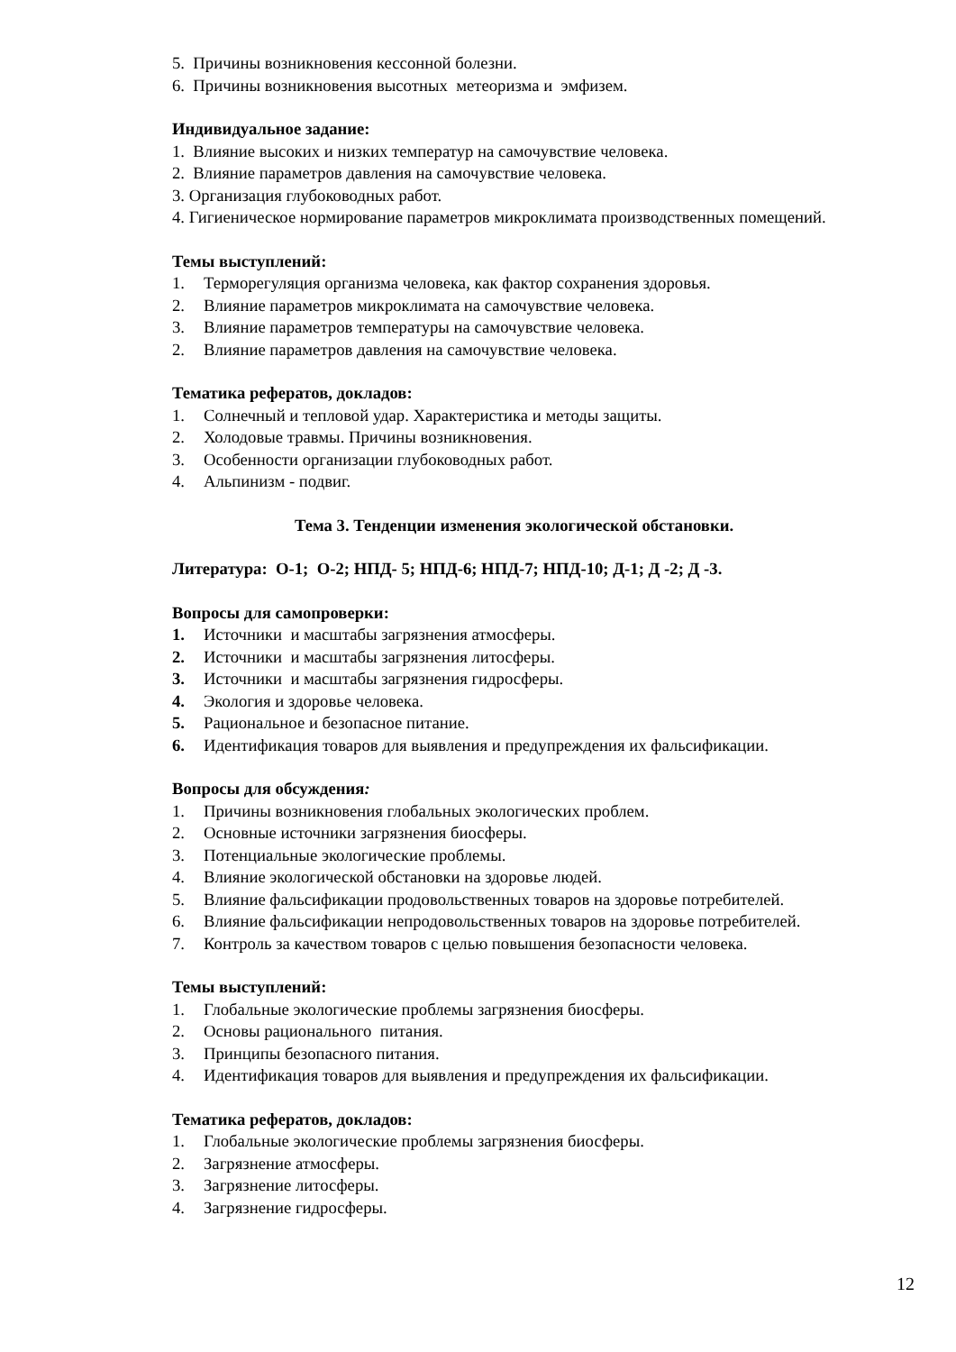5. Причины возникновения кессонной болезни.
6. Причины возникновения высотных метеоризма и эмфизем.
Индивидуальное задание:
1. Влияние высоких и низких температур на самочувствие человека.
2. Влияние параметров давления на самочувствие человека.
3. Организация глубоководных работ.
4. Гигиеническое нормирование параметров микроклимата производственных помещений.
Темы выступлений:
1. Терморегуляция организма человека, как фактор сохранения здоровья.
2. Влияние параметров микроклимата на самочувствие человека.
3. Влияние параметров температуры на самочувствие человека.
2. Влияние параметров давления на самочувствие человека.
Тематика рефератов, докладов:
1. Солнечный и тепловой удар. Характеристика и методы защиты.
2. Холодовые травмы. Причины возникновения.
3. Особенности организации глубоководных работ.
4. Альпинизм - подвиг.
Тема 3. Тенденции изменения экологической обстановки.
Литература: О-1; О-2; НПД- 5; НПД-6; НПД-7; НПД-10; Д-1; Д -2; Д -3.
Вопросы для самопроверки:
1. Источники и масштабы загрязнения атмосферы.
2. Источники и масштабы загрязнения литосферы.
3. Источники и масштабы загрязнения гидросферы.
4. Экология и здоровье человека.
5. Рациональное и безопасное питание.
6. Идентификация товаров для выявления и предупреждения их фальсификации.
Вопросы для обсуждения:
1. Причины возникновения глобальных экологических проблем.
2. Основные источники загрязнения биосферы.
3. Потенциальные экологические проблемы.
4. Влияние экологической обстановки на здоровье людей.
5. Влияние фальсификации продовольственных товаров на здоровье потребителей.
6. Влияние фальсификации непродовольственных товаров на здоровье потребителей.
7. Контроль за качеством товаров с целью повышения безопасности человека.
Темы выступлений:
1. Глобальные экологические проблемы загрязнения биосферы.
2. Основы рационального питания.
3. Принципы безопасного питания.
4. Идентификация товаров для выявления и предупреждения их фальсификации.
Тематика рефератов, докладов:
1. Глобальные экологические проблемы загрязнения биосферы.
2. Загрязнение атмосферы.
3. Загрязнение литосферы.
4. Загрязнение гидросферы.
12